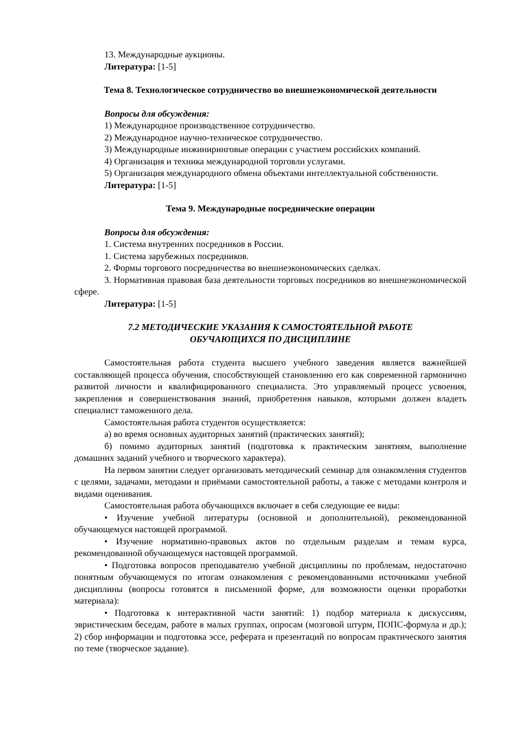13. Международные аукционы.
Литература: [1-5]
Тема 8. Технологическое сотрудничество во внешнеэкономической деятельности
Вопросы для обсуждения:
1) Международное производственное сотрудничество.
2) Международное научно-техническое сотрудничество.
3) Международные инжиниринговые операции с участием российских компаний.
4) Организация и техника международной торговли услугами.
5) Организация международного обмена объектами интеллектуальной собственности.
Литература: [1-5]
Тема 9. Международные посреднические операции
Вопросы для обсуждения:
1. Система внутренних посредников в России.
1. Система зарубежных посредников.
2. Формы торгового посредничества во внешнеэкономических сделках.
3. Нормативная правовая база деятельности торговых посредников во внешнеэкономической сфере.
Литература: [1-5]
7.2 МЕТОДИЧЕСКИЕ УКАЗАНИЯ К САМОСТОЯТЕЛЬНОЙ РАБОТЕ
ОБУЧАЮЩИХСЯ ПО ДИСЦИПЛИНЕ
Самостоятельная работа студента высшего учебного заведения является важнейшей составляющей процесса обучения, способствующей становлению его как современной гармонично развитой личности и квалифицированного специалиста. Это управляемый процесс усвоения, закрепления и совершенствования знаний, приобретения навыков, которыми должен владеть специалист таможенного дела.
Самостоятельная работа студентов осуществляется:
а) во время основных аудиторных занятий (практических занятий);
б) помимо аудиторных занятий (подготовка к практическим занятиям, выполнение домашних заданий учебного и творческого характера).
На первом занятии следует организовать методический семинар для ознакомления студентов с целями, задачами, методами и приёмами самостоятельной работы, а также с методами контроля и видами оценивания.
Самостоятельная работа обучающихся включает в себя следующие ее виды:
• Изучение учебной литературы (основной и дополнительной), рекомендованной обучающемуся настоящей программой.
• Изучение нормативно-правовых актов по отдельным разделам и темам курса, рекомендованной обучающемуся настоящей программой.
• Подготовка вопросов преподавателю учебной дисциплины по проблемам, недостаточно понятным обучающемуся по итогам ознакомления с рекомендованными источниками учебной дисциплины (вопросы готовятся в письменной форме, для возможности оценки проработки материала):
• Подготовка к интерактивной части занятий: 1) подбор материала к дискуссиям, эвристическим беседам, работе в малых группах, опросам (мозговой штурм, ПОПС-формула и др.); 2) сбор информации и подготовка эссе, реферата и презентаций по вопросам практического занятия по теме (творческое задание).